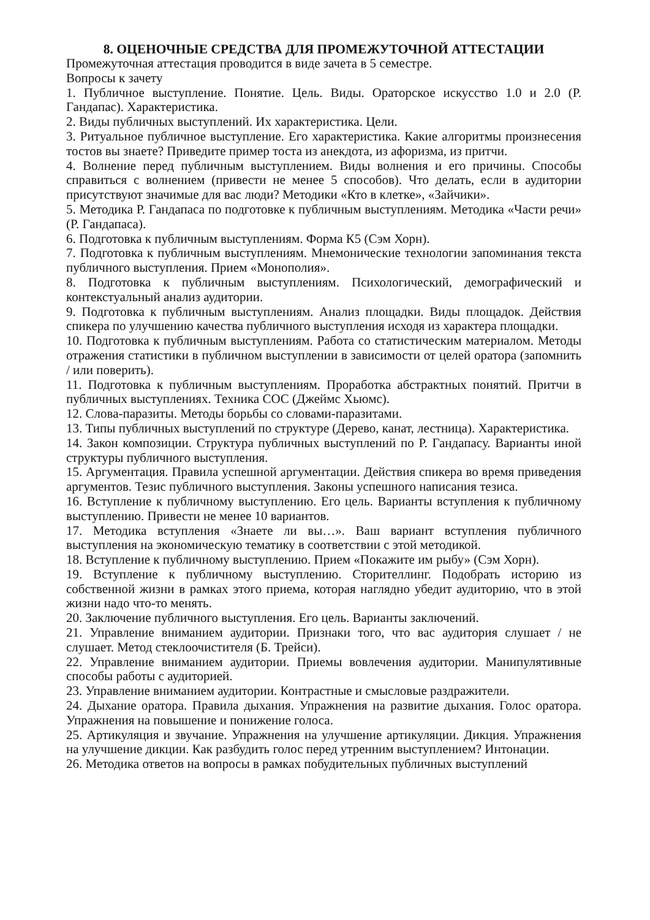8. ОЦЕНОЧНЫЕ СРЕДСТВА ДЛЯ ПРОМЕЖУТОЧНОЙ АТТЕСТАЦИИ
Промежуточная аттестация проводится в виде зачета в 5 семестре.
Вопросы к зачету
1. Публичное выступление. Понятие. Цель. Виды. Ораторское искусство 1.0 и 2.0 (Р. Гандапас). Характеристика.
2. Виды публичных выступлений. Их характеристика. Цели.
3. Ритуальное публичное выступление. Его характеристика. Какие алгоритмы произнесения тостов вы знаете? Приведите пример тоста из анекдота, из афоризма, из притчи.
4. Волнение перед публичным выступлением. Виды волнения и его причины. Способы справиться с волнением (привести не менее 5 способов). Что делать, если в аудитории присутствуют значимые для вас люди? Методики «Кто в клетке», «Зайчики».
5. Методика Р. Гандапаса по подготовке к публичным выступлениям. Методика «Части речи» (Р. Гандапаса).
6. Подготовка к публичным выступлениям. Форма К5 (Сэм Хорн).
7. Подготовка к публичным выступлениям. Мнемонические технологии запоминания текста публичного выступления. Прием «Монополия».
8. Подготовка к публичным выступлениям. Психологический, демографический и контекстуальный анализ аудитории.
9. Подготовка к публичным выступлениям. Анализ площадки. Виды площадок. Действия спикера по улучшению качества публичного выступления исходя из характера площадки.
10. Подготовка к публичным выступлениям. Работа со статистическим материалом. Методы отражения статистики в публичном выступлении в зависимости от целей оратора (запомнить / или поверить).
11. Подготовка к публичным выступлениям. Проработка абстрактных понятий. Притчи в публичных выступлениях. Техника СОС (Джеймс Хьюмс).
12. Слова-паразиты. Методы борьбы со словами-паразитами.
13. Типы публичных выступлений по структуре (Дерево, канат, лестница). Характеристика.
14. Закон композиции. Структура публичных выступлений по Р. Гандапасу. Варианты иной структуры публичного выступления.
15. Аргументация. Правила успешной аргументации. Действия спикера во время приведения аргументов. Тезис публичного выступления. Законы успешного написания тезиса.
16. Вступление к публичному выступлению. Его цель. Варианты вступления к публичному выступлению. Привести не менее 10 вариантов.
17. Методика вступления «Знаете ли вы…». Ваш вариант вступления публичного выступления на экономическую тематику в соответствии с этой методикой.
18. Вступление к публичному выступлению. Прием «Покажите им рыбу» (Сэм Хорн).
19. Вступление к публичному выступлению. Сторителлинг. Подобрать историю из собственной жизни в рамках этого приема, которая наглядно убедит аудиторию, что в этой жизни надо что-то менять.
20. Заключение публичного выступления. Его цель. Варианты заключений.
21. Управление вниманием аудитории. Признаки того, что вас аудитория слушает / не слушает. Метод стеклоочистителя (Б. Трейси).
22. Управление вниманием аудитории. Приемы вовлечения аудитории. Манипулятивные способы работы с аудиторией.
23. Управление вниманием аудитории. Контрастные и смысловые раздражители.
24. Дыхание оратора. Правила дыхания. Упражнения на развитие дыхания. Голос оратора. Упражнения на повышение и понижение голоса.
25. Артикуляция и звучание. Упражнения на улучшение артикуляции. Дикция. Упражнения на улучшение дикции. Как разбудить голос перед утренним выступлением? Интонации.
26. Методика ответов на вопросы в рамках побудительных публичных выступлений